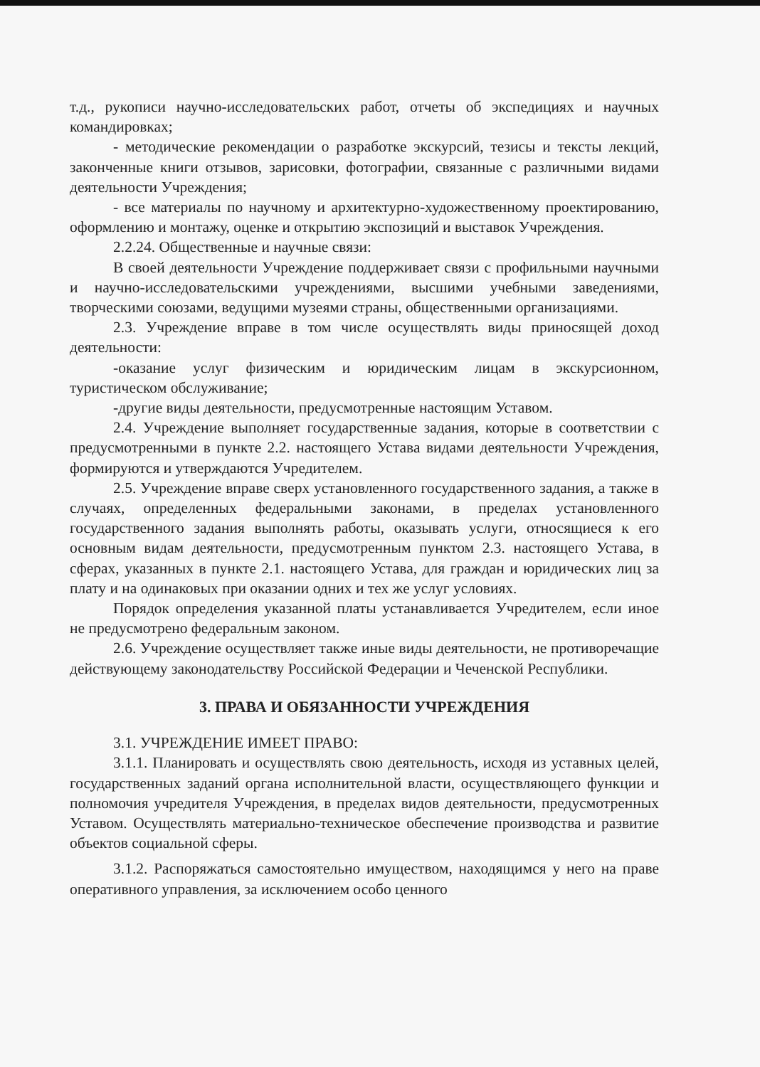т.д., рукописи научно-исследовательских работ, отчеты об экспедициях и научных командировках;
- методические рекомендации о разработке экскурсий, тезисы и тексты лекций, законченные книги отзывов, зарисовки, фотографии, связанные с различными видами деятельности Учреждения;
- все материалы по научному и архитектурно-художественному проектированию, оформлению и монтажу, оценке и открытию экспозиций и выставок Учреждения.
2.2.24. Общественные и научные связи:
В своей деятельности Учреждение поддерживает связи с профильными научными и научно-исследовательскими учреждениями, высшими учебными заведениями, творческими союзами, ведущими музеями страны, общественными организациями.
2.3. Учреждение вправе в том числе осуществлять виды приносящей доход деятельности:
-оказание услуг физическим и юридическим лицам в экскурсионном, туристическом обслуживание;
-другие виды деятельности, предусмотренные настоящим Уставом.
2.4. Учреждение выполняет государственные задания, которые в соответствии с предусмотренными в пункте 2.2. настоящего Устава видами деятельности Учреждения, формируются и утверждаются Учредителем.
2.5. Учреждение вправе сверх установленного государственного задания, а также в случаях, определенных федеральными законами, в пределах установленного государственного задания выполнять работы, оказывать услуги, относящиеся к его основным видам деятельности, предусмотренным пунктом 2.3. настоящего Устава, в сферах, указанных в пункте 2.1. настоящего Устава, для граждан и юридических лиц за плату и на одинаковых при оказании одних и тех же услуг условиях.
Порядок определения указанной платы устанавливается Учредителем, если иное не предусмотрено федеральным законом.
2.6. Учреждение осуществляет также иные виды деятельности, не противоречащие действующему законодательству Российской Федерации и Чеченской Республики.
3. ПРАВА И ОБЯЗАННОСТИ УЧРЕЖДЕНИЯ
3.1. УЧРЕЖДЕНИЕ ИМЕЕТ ПРАВО:
3.1.1. Планировать и осуществлять свою деятельность, исходя из уставных целей, государственных заданий органа исполнительной власти, осуществляющего функции и полномочия учредителя Учреждения, в пределах видов деятельности, предусмотренных Уставом. Осуществлять материально-техническое обеспечение производства и развитие объектов социальной сферы.
3.1.2. Распоряжаться самостоятельно имуществом, находящимся у него на праве оперативного управления, за исключением особо ценного